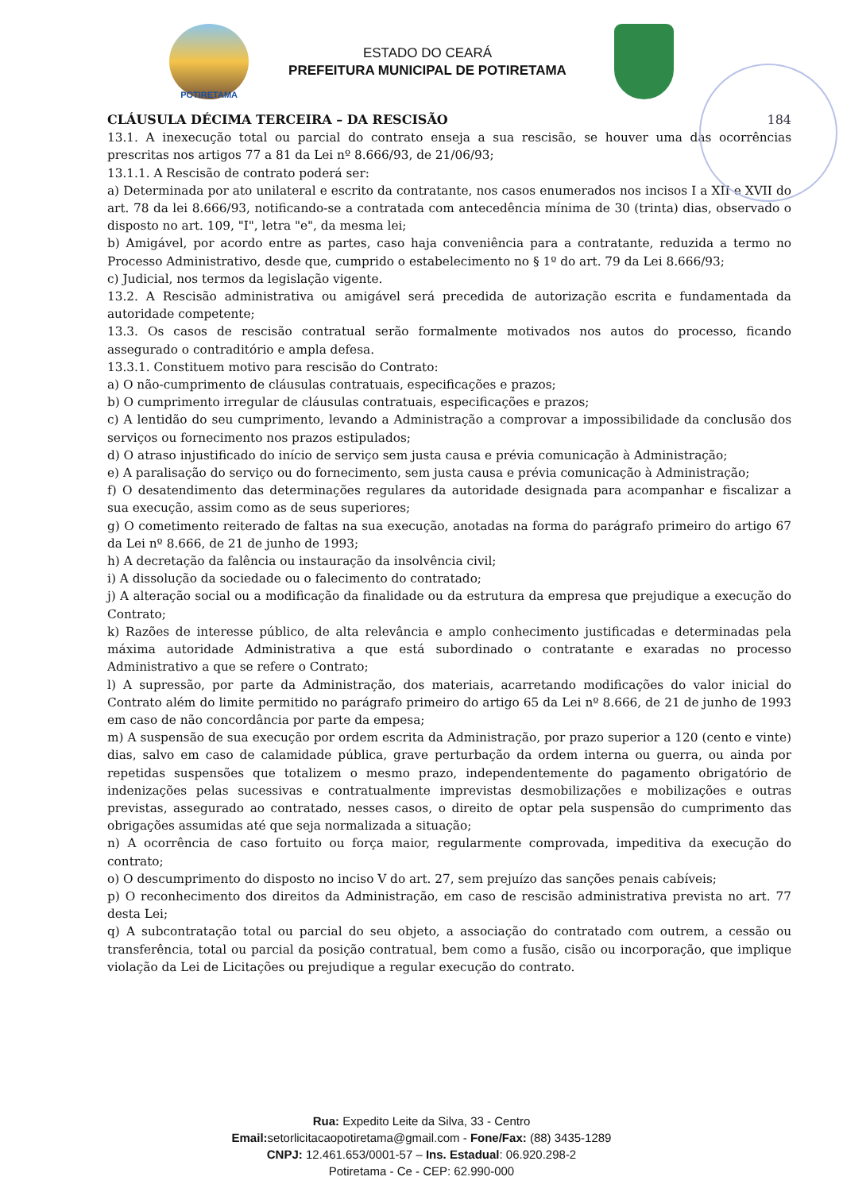POTIRETAMA
ESTADO DO CEARÁ
PREFEITURA MUNICIPAL DE POTIRETAMA
CLÁUSULA DÉCIMA TERCEIRA – DA RESCISÃO 184
13.1. A inexecução total ou parcial do contrato enseja a sua rescisão, se houver uma das ocorrências prescritas nos artigos 77 a 81 da Lei nº 8.666/93, de 21/06/93;
13.1.1. A Rescisão de contrato poderá ser:
a) Determinada por ato unilateral e escrito da contratante, nos casos enumerados nos incisos I a XII e XVII do art. 78 da lei 8.666/93, notificando-se a contratada com antecedência mínima de 30 (trinta) dias, observado o disposto no art. 109, "I", letra "e", da mesma lei;
b) Amigável, por acordo entre as partes, caso haja conveniência para a contratante, reduzida a termo no Processo Administrativo, desde que, cumprido o estabelecimento no § 1º do art. 79 da Lei 8.666/93;
c) Judicial, nos termos da legislação vigente.
13.2. A Rescisão administrativa ou amigável será precedida de autorização escrita e fundamentada da autoridade competente;
13.3. Os casos de rescisão contratual serão formalmente motivados nos autos do processo, ficando assegurado o contraditório e ampla defesa.
13.3.1. Constituem motivo para rescisão do Contrato:
a) O não-cumprimento de cláusulas contratuais, especificações e prazos;
b) O cumprimento irregular de cláusulas contratuais, especificações e prazos;
c) A lentidão do seu cumprimento, levando a Administração a comprovar a impossibilidade da conclusão dos serviços ou fornecimento nos prazos estipulados;
d) O atraso injustificado do início de serviço sem justa causa e prévia comunicação à Administração;
e) A paralisação do serviço ou do fornecimento, sem justa causa e prévia comunicação à Administração;
f) O desatendimento das determinações regulares da autoridade designada para acompanhar e fiscalizar a sua execução, assim como as de seus superiores;
g) O cometimento reiterado de faltas na sua execução, anotadas na forma do parágrafo primeiro do artigo 67 da Lei nº 8.666, de 21 de junho de 1993;
h) A decretação da falência ou instauração da insolvência civil;
i) A dissolução da sociedade ou o falecimento do contratado;
j) A alteração social ou a modificação da finalidade ou da estrutura da empresa que prejudique a execução do Contrato;
k) Razões de interesse público, de alta relevância e amplo conhecimento justificadas e determinadas pela máxima autoridade Administrativa a que está subordinado o contratante e exaradas no processo Administrativo a que se refere o Contrato;
l) A supressão, por parte da Administração, dos materiais, acarretando modificações do valor inicial do Contrato além do limite permitido no parágrafo primeiro do artigo 65 da Lei nº 8.666, de 21 de junho de 1993 em caso de não concordância por parte da empesa;
m) A suspensão de sua execução por ordem escrita da Administração, por prazo superior a 120 (cento e vinte) dias, salvo em caso de calamidade pública, grave perturbação da ordem interna ou guerra, ou ainda por repetidas suspensões que totalizem o mesmo prazo, independentemente do pagamento obrigatório de indenizações pelas sucessivas e contratualmente imprevistas desmobilizações e mobilizações e outras previstas, assegurado ao contratado, nesses casos, o direito de optar pela suspensão do cumprimento das obrigações assumidas até que seja normalizada a situação;
n) A ocorrência de caso fortuito ou força maior, regularmente comprovada, impeditiva da execução do contrato;
o) O descumprimento do disposto no inciso V do art. 27, sem prejuízo das sanções penais cabíveis;
p) O reconhecimento dos direitos da Administração, em caso de rescisão administrativa prevista no art. 77 desta Lei;
q) A subcontratação total ou parcial do seu objeto, a associação do contratado com outrem, a cessão ou transferência, total ou parcial da posição contratual, bem como a fusão, cisão ou incorporação, que implique violação da Lei de Licitações ou prejudique a regular execução do contrato.
Rua: Expedito Leite da Silva, 33 - Centro
Email: setorlicitacaopotiretama@gmail.com - Fone/Fax: (88) 3435-1289
CNPJ: 12.461.653/0001-57 – Ins. Estadual: 06.920.298-2
Potiretama - Ce - CEP: 62.990-000